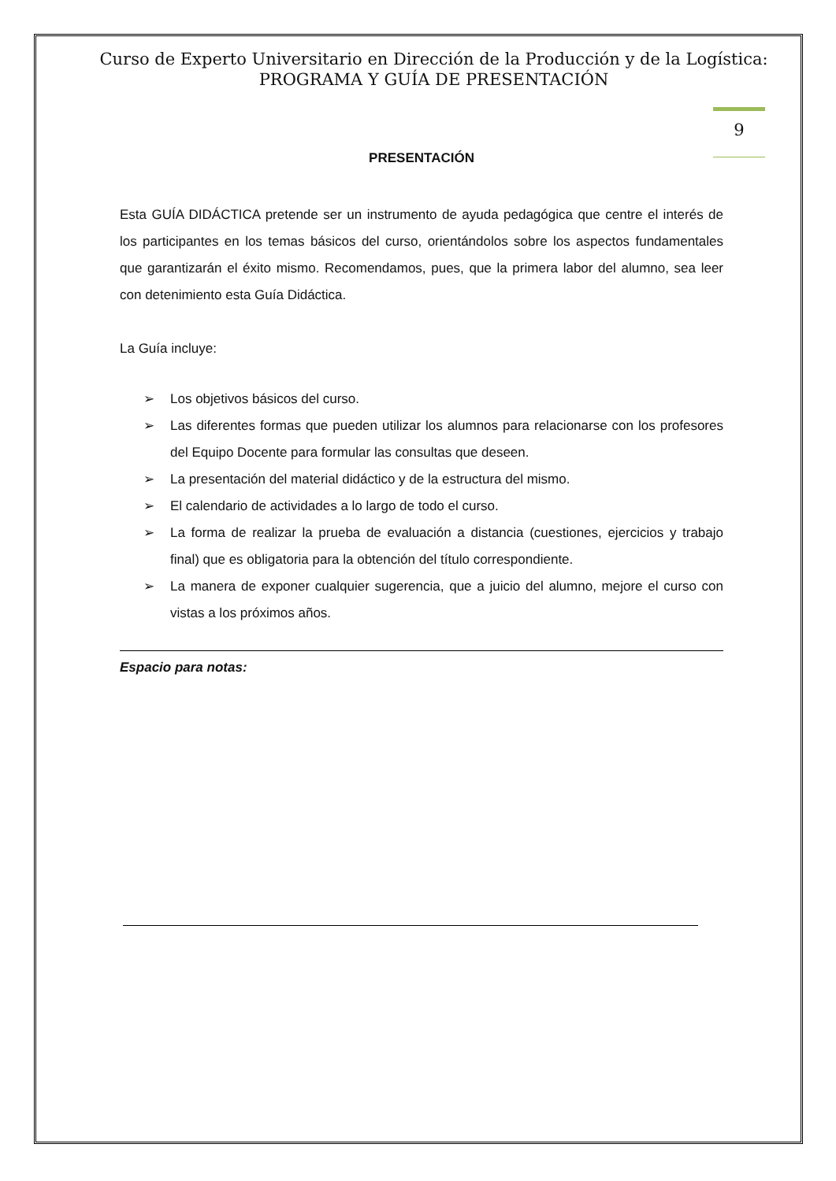Curso de Experto Universitario en Dirección de la Producción y de la Logística: PROGRAMA Y GUÍA DE PRESENTACIÓN
9
PRESENTACIÓN
Esta GUÍA DIDÁCTICA pretende ser un instrumento de ayuda pedagógica que centre el interés de los participantes en los temas básicos del curso, orientándolos sobre los aspectos fundamentales que garantizarán el éxito mismo. Recomendamos, pues, que la primera labor del alumno, sea leer con detenimiento esta Guía Didáctica.
La Guía incluye:
➢ Los objetivos básicos del curso.
➢ Las diferentes formas que pueden utilizar los alumnos para relacionarse con los profesores del Equipo Docente para formular las consultas que deseen.
➢ La presentación del material didáctico y de la estructura del mismo.
➢ El calendario de actividades a lo largo de todo el curso.
➢ La forma de realizar la prueba de evaluación a distancia (cuestiones, ejercicios y trabajo final) que es obligatoria para la obtención del título correspondiente.
➢ La manera de exponer cualquier sugerencia, que a juicio del alumno, mejore el curso con vistas a los próximos años.
Espacio para notas: